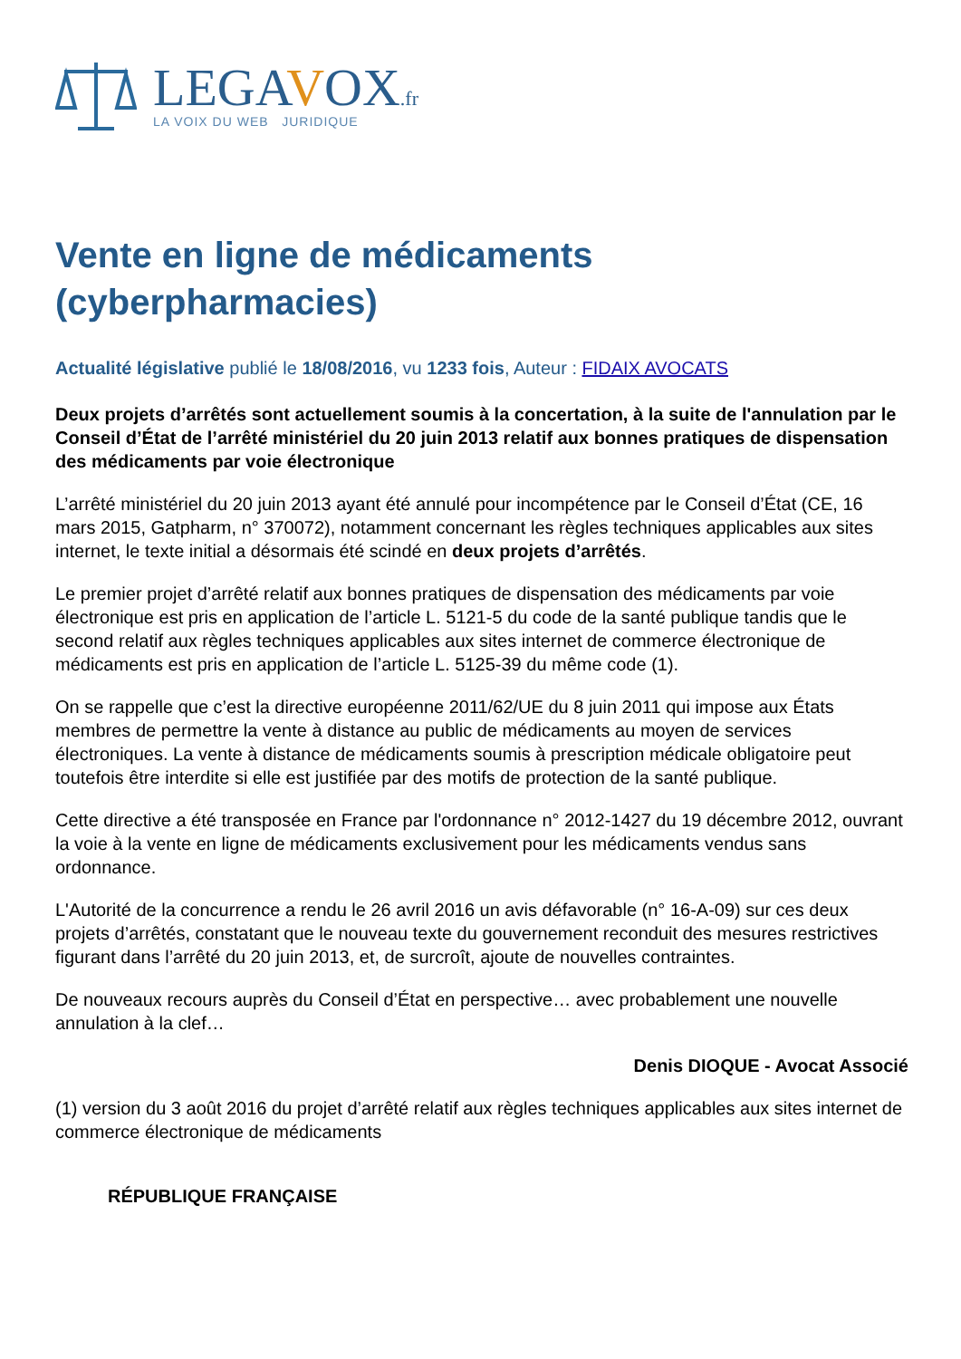LEGAVOX.fr
LA VOIX DU WEB JURIDIQUE
Vente en ligne de médicaments (cyberpharmacies)
Actualité législative publié le 18/08/2016, vu 1233 fois, Auteur : FIDAIX AVOCATS
Deux projets d’arrêtés sont actuellement soumis à la concertation, à la suite de l'annulation par le Conseil d’État de l’arrêté ministériel du 20 juin 2013 relatif aux bonnes pratiques de dispensation des médicaments par voie électronique
L’arrêté ministériel du 20 juin 2013 ayant été annulé pour incompétence par le Conseil d’État (CE, 16 mars 2015, Gatpharm, n° 370072), notamment concernant les règles techniques applicables aux sites internet, le texte initial a désormais été scindé en deux projets d’arrêtés.
Le premier projet d’arrêté relatif aux bonnes pratiques de dispensation des médicaments par voie électronique est pris en application de l’article L. 5121-5 du code de la santé publique tandis que le second relatif aux règles techniques applicables aux sites internet de commerce électronique de médicaments est pris en application de l’article L. 5125-39 du même code (1).
On se rappelle que c’est la directive européenne 2011/62/UE du 8 juin 2011 qui impose aux États membres de permettre la vente à distance au public de médicaments au moyen de services électroniques. La vente à distance de médicaments soumis à prescription médicale obligatoire peut toutefois être interdite si elle est justifiée par des motifs de protection de la santé publique.
Cette directive a été transposée en France par l'ordonnance n° 2012-1427 du 19 décembre 2012, ouvrant la voie à la vente en ligne de médicaments exclusivement pour les médicaments vendus sans ordonnance.
L'Autorité de la concurrence a rendu le 26 avril 2016 un avis défavorable (n° 16-A-09) sur ces deux projets d’arrêtés, constatant que le nouveau texte du gouvernement reconduit des mesures restrictives figurant dans l’arrêté du 20 juin 2013, et, de surcroît, ajoute de nouvelles contraintes.
De nouveaux recours auprès du Conseil d’État en perspective… avec probablement une nouvelle annulation à la clef…
Denis DIOQUE - Avocat Associé
(1) version du 3 août 2016 du projet d’arrêté relatif aux règles techniques applicables aux sites internet de commerce électronique de médicaments
RÉPUBLIQUE FRANÇAISE